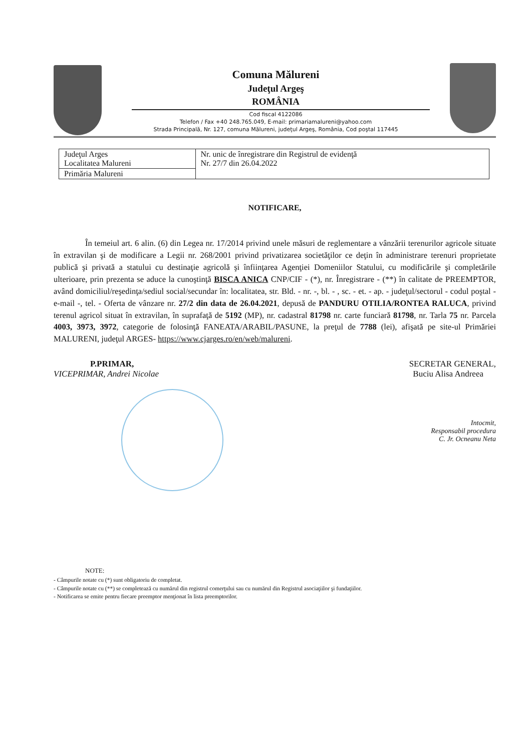Comuna Mălureni
Judeţul Argeş
ROMÂNIA
Cod fiscal 4122086
Telefon / Fax +40 248.765.049, E-mail: primariamalureni@yahoo.com
Strada Principală, Nr. 127, comuna Mălureni, judeţul Argeş, România, Cod poştal 117445
| Judeţul Arges Localitatea Malureni | Nr. unic de înregistrare din Registrul de evidenţă Nr. 27/7 din 26.04.2022 |
| Primăria Malureni | |
NOTIFICARE,
În temeiul art. 6 alin. (6) din Legea nr. 17/2014 privind unele măsuri de reglementare a vânzării terenurilor agricole situate în extravilan şi de modificare a Legii nr. 268/2001 privind privatizarea societăţilor ce deţin în administrare terenuri proprietate publică şi privată a statului cu destinaţie agricolă şi înfiinţarea Agenţiei Domeniilor Statului, cu modificările şi completările ulterioare, prin prezenta se aduce la cunoştinţă BISCA ANICA CNP/CIF - (*), nr. Înregistrare - (**) în calitate de PREEMPTOR, având domiciliul/reşedinţa/sediul social/secundar în: localitatea, str. Bld. - nr. -, bl. - , sc. - et. - ap. - judeţul/sectorul - codul poştal - e-mail -, tel. - Oferta de vânzare nr. 27/2 din data de 26.04.2021, depusă de PANDURU OTILIA/RONTEA RALUCA, privind terenul agricol situat în extravilan, în suprafaţă de 5192 (MP), nr. cadastral 81798 nr. carte funciară 81798, nr. Tarla 75 nr. Parcela 4003, 3973, 3972, categorie de folosinţă FANEATA/ARABIL/PASUNE, la preţul de 7788 (lei), afişată pe site-ul Primăriei MALURENI, judeţul ARGES- https://www.cjarges.ro/en/web/malureni.
P.PRIMAR,
VICEPRIMAR, Andrei Nicolae
SECRETAR GENERAL,
Buciu Alisa Andreea
Intocmit,
Responsabil procedura
C. Jr. Ocneanu Neta
NOTE:
- Câmpurile notate cu (*) sunt obligatoriu de completat.
- Câmpurile notate cu (**) se completează cu numărul din registrul comerţului sau cu numărul din Registrul asociaţiilor şi fundaţiilor.
- Notificarea se emite pentru fiecare preemptor menţionat în lista preemptorilor.